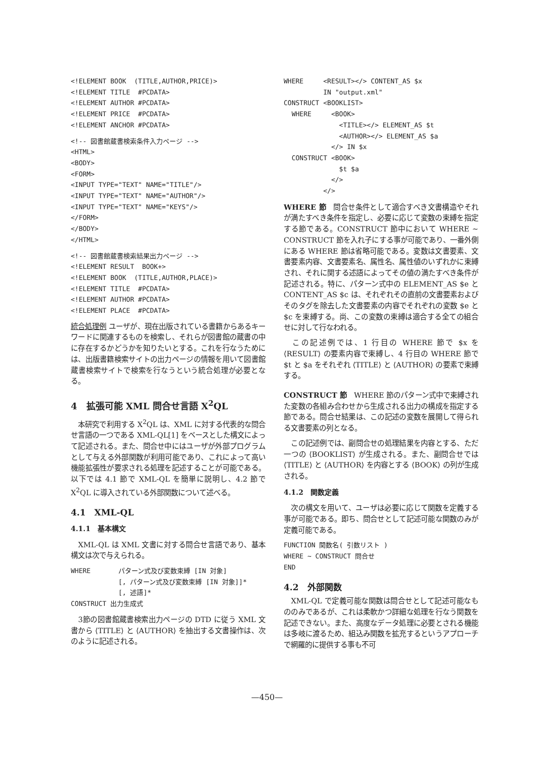<!ELEMENT BOOK  (TITLE,AUTHOR,PRICE)>
<!ELEMENT TITLE  #PCDATA>
<!ELEMENT AUTHOR #PCDATA>
<!ELEMENT PRICE  #PCDATA>
<!ELEMENT ANCHOR #PCDATA>
<!-- 図書館蔵書検索条件入力ページ -->
<HTML>
<BODY>
<FORM>
<INPUT TYPE="TEXT" NAME="TITLE"/>
<INPUT TYPE="TEXT" NAME="AUTHOR"/>
<INPUT TYPE="TEXT" NAME="KEYS"/>
</FORM>
</BODY>
</HTML>
<!-- 図書館蔵書検索結果出力ページ -->
<!ELEMENT RESULT  BOOK+>
<!ELEMENT BOOK  (TITLE,AUTHOR,PLACE)>
<!ELEMENT TITLE  #PCDATA>
<!ELEMENT AUTHOR #PCDATA>
<!ELEMENT PLACE  #PCDATA>
統合処理例 ユーザが、現在出版されている書籍からあるキーワードに関連するものを検索し、それらが図書館の蔵書の中に存在するかどうかを知りたいとする。これを行なうためには、出版書籍検索サイトの出力ページの情報を用いて図書館蔵書検索サイトで検索を行なうという統合処理が必要となる。
4　拡張可能 XML 問合せ言語 X<sup>2</sup>QL
　本研究で利用する X<sup>2</sup>QL は、XML に対する代表的な問合せ言語の一つである XML-QL[1] をベースとした構文によって記述される。また、問合せ中にはユーザが外部プログラムとして与える外部関数が利用可能であり、これによって高い機能拡張性が要求される処理を記述することが可能である。以下では 4.1 節で XML-QL を簡単に説明し、4.2 節で X<sup>2</sup>QL に導入されている外部関数について述べる。
4.1　XML-QL
4.1.1　基本構文
　XML-QL は XML 文書に対する問合せ言語であり、基本構文は次で与えられる。
WHERE       パターン式及び変数束縛 [IN 対象]
            [, パターン式及び変数束縛 [IN 対象]]*
            [, 述語]*
CONSTRUCT 出力生成式
　3節の図書館蔵書検索出力ページの DTD に従う XML 文書から ⟨TITLE⟩ と ⟨AUTHOR⟩ を抽出する文書操作は、次のように記述される。
WHERE     <RESULT></> CONTENT_AS $x
          IN "output.xml"
CONSTRUCT <BOOKLIST>
  WHERE     <BOOK>
              <TITLE></> ELEMENT_AS $t
              <AUTHOR></> ELEMENT_AS $a
            </> IN $x
  CONSTRUCT <BOOK>
              $t $a
            </>
          </>
WHERE 節　問合せ条件として適合すべき文書構造やそれが満たすべき条件を指定し、必要に応じて変数の束縛を指定する節である。CONSTRUCT 節中において WHERE ~ CONSTRUCT 節を入れ子にする事が可能であり、一番外側にある WHERE 節は省略可能である。変数は文書要素、文書要素内容、文書要素名、属性名、属性値のいずれかに束縛され、それに関する述語によってその値の満たすべき条件が記述される。特に、パターン式中の ELEMENT_AS $e と CONTENT_AS $c は、それぞれその直前の文書要素およびそのタグを除去した文書要素の内容でそれぞれの変数 $e と $c を束縛する。尚、この変数の束縛は適合する全ての組合せに対して行なわれる。
　この記述例では、1 行目の WHERE 節で $x を ⟨RESULT⟩ の要素内容で束縛し、4 行目の WHERE 節で $t と $a をそれぞれ ⟨TITLE⟩ と ⟨AUTHOR⟩ の要素で束縛する。
CONSTRUCT 節　WHERE 節のパターン式中で束縛された変数の各組み合わせから生成される出力の構成を指定する節である。問合せ結果は、この記述の変数を展開して得られる文書要素の列となる。
　この記述例では、副問合せの処理結果を内容とする、ただ一つの ⟨BOOKLIST⟩ が生成される。また、副問合せでは ⟨TITLE⟩ と ⟨AUTHOR⟩ を内容とする ⟨BOOK⟩ の列が生成される。
4.1.2　関数定義
　次の構文を用いて、ユーザは必要に応じて関数を定義する事が可能である。即ち、問合せとして記述可能な関数のみが定義可能である。
FUNCTION 関数名( 引数リスト )
WHERE ~ CONSTRUCT 問合せ
END
4.2　外部関数
　XML-QL で定義可能な関数は問合せとして記述可能なもののみであるが、これは柔軟かつ詳細な処理を行なう関数を記述できない。また、高度なデータ処理に必要とされる機能は多岐に渡るため、組込み関数を拡充するというアプローチで網羅的に提供する事も不可
—450—